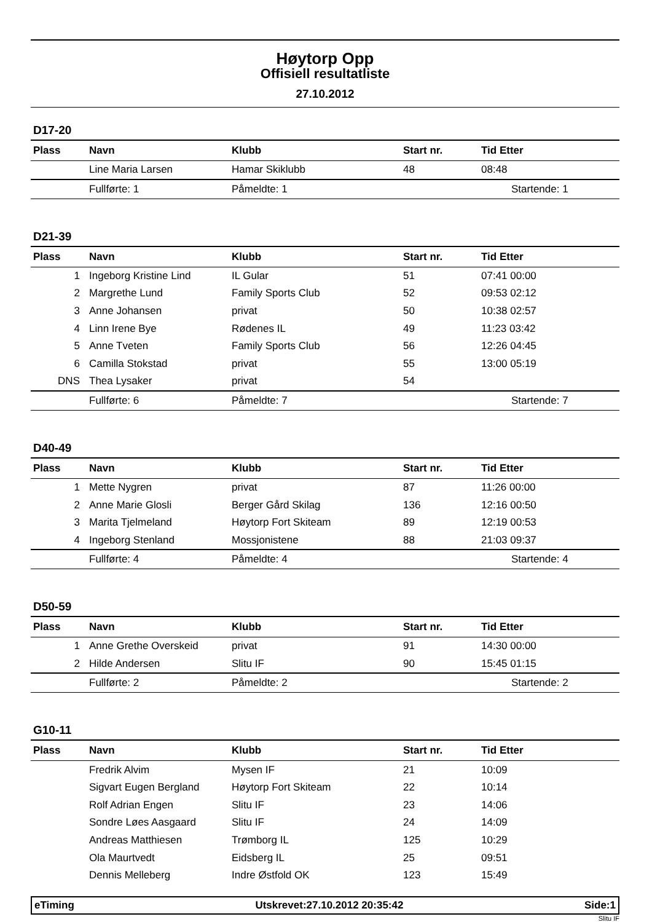Høytorp Opp
Offisiell resultatliste
27.10.2012
D17-20
| Plass | Navn | Klubb | Start nr. | Tid Etter |
| --- | --- | --- | --- | --- |
| | Line Maria Larsen | Hamar Skiklubb | 48 | 08:48 |
| | Fullførte: 1 | Påmeldte: 1 | | Startende: 1 |
D21-39
| Plass | Navn | Klubb | Start nr. | Tid Etter |
| --- | --- | --- | --- | --- |
| 1 | Ingeborg Kristine Lind | IL Gular | 51 | 07:41 00:00 |
| 2 | Margrethe Lund | Family Sports Club | 52 | 09:53 02:12 |
| 3 | Anne Johansen | privat | 50 | 10:38 02:57 |
| 4 | Linn Irene Bye | Rødenes IL | 49 | 11:23 03:42 |
| 5 | Anne Tveten | Family Sports Club | 56 | 12:26 04:45 |
| 6 | Camilla Stokstad | privat | 55 | 13:00 05:19 |
| DNS | Thea Lysaker | privat | 54 | |
| | Fullførte: 6 | Påmeldte: 7 | | Startende: 7 |
D40-49
| Plass | Navn | Klubb | Start nr. | Tid Etter |
| --- | --- | --- | --- | --- |
| 1 | Mette Nygren | privat | 87 | 11:26 00:00 |
| 2 | Anne Marie Glosli | Berger Gård Skilag | 136 | 12:16 00:50 |
| 3 | Marita Tjelmeland | Høytorp Fort Skiteam | 89 | 12:19 00:53 |
| 4 | Ingeborg Stenland | Mossjonistene | 88 | 21:03 09:37 |
| | Fullførte: 4 | Påmeldte: 4 | | Startende: 4 |
D50-59
| Plass | Navn | Klubb | Start nr. | Tid Etter |
| --- | --- | --- | --- | --- |
| 1 | Anne Grethe Overskeid | privat | 91 | 14:30 00:00 |
| 2 | Hilde Andersen | Slitu IF | 90 | 15:45 01:15 |
| | Fullførte: 2 | Påmeldte: 2 | | Startende: 2 |
G10-11
| Plass | Navn | Klubb | Start nr. | Tid Etter |
| --- | --- | --- | --- | --- |
| | Fredrik Alvim | Mysen IF | 21 | 10:09 |
| | Sigvart Eugen Bergland | Høytorp Fort Skiteam | 22 | 10:14 |
| | Rolf Adrian Engen | Slitu IF | 23 | 14:06 |
| | Sondre Løes Aasgaard | Slitu IF | 24 | 14:09 |
| | Andreas Matthiesen | Trømborg IL | 125 | 10:29 |
| | Ola Maurtvedt | Eidsberg IL | 25 | 09:51 |
| | Dennis Melleberg | Indre Østfold OK | 123 | 15:49 |
eTiming Utskrevet:27.10.2012 20:35:42 Side:1
Slitu IF